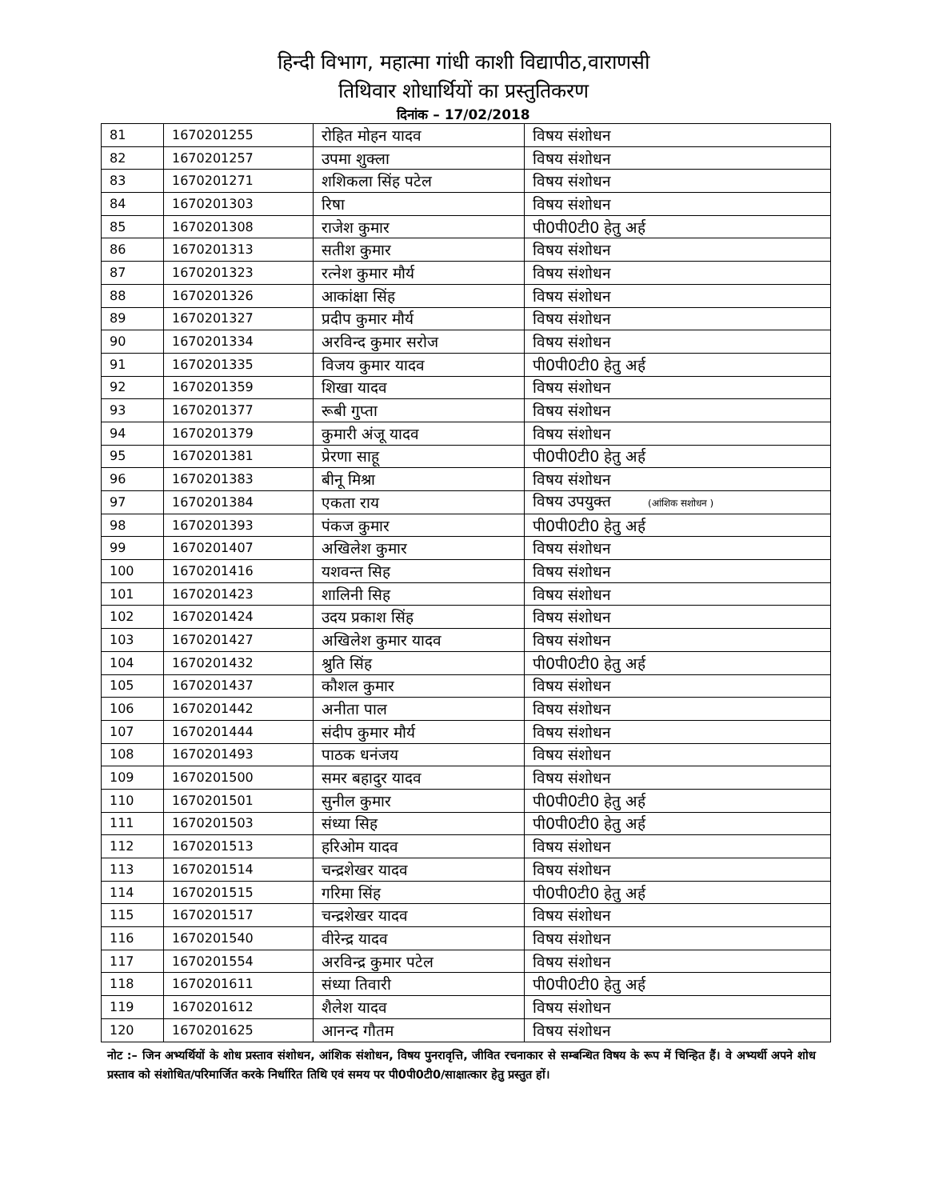हिन्दी विभाग, महात्मा गांधी काशी विद्यापीठ,वाराणसी
तिथिवार शोधार्थियों का प्रस्तुतिकरण
दिनांक – 17/02/2018
| 81 | 1670201255 | रोहित मोहन यादव | विषय संशोधन |
| 82 | 1670201257 | उपमा शुक्ला | विषय संशोधन |
| 83 | 1670201271 | शशिकला सिंह पटेल | विषय संशोधन |
| 84 | 1670201303 | रिषा | विषय संशोधन |
| 85 | 1670201308 | राजेश कुमार | पी0पी0टी0 हेतु अर्ह |
| 86 | 1670201313 | सतीश कुमार | विषय संशोधन |
| 87 | 1670201323 | रत्नेश कुमार मौर्य | विषय संशोधन |
| 88 | 1670201326 | आकांक्षा सिंह | विषय संशोधन |
| 89 | 1670201327 | प्रदीप कुमार मौर्य | विषय संशोधन |
| 90 | 1670201334 | अरविन्द कुमार सरोज | विषय संशोधन |
| 91 | 1670201335 | विजय कुमार यादव | पी0पी0टी0 हेतु अर्ह |
| 92 | 1670201359 | शिखा यादव | विषय संशोधन |
| 93 | 1670201377 | रूबी गुप्ता | विषय संशोधन |
| 94 | 1670201379 | कुमारी अंजू यादव | विषय संशोधन |
| 95 | 1670201381 | प्रेरणा साहू | पी0पी0टी0 हेतु अर्ह |
| 96 | 1670201383 | बीनू मिश्रा | विषय संशोधन |
| 97 | 1670201384 | एकता राय | विषय उपयुक्त (आंशिक सशोधन ) |
| 98 | 1670201393 | पंकज कुमार | पी0पी0टी0 हेतु अर्ह |
| 99 | 1670201407 | अखिलेश कुमार | विषय संशोधन |
| 100 | 1670201416 | यशवन्त सिह | विषय संशोधन |
| 101 | 1670201423 | शालिनी सिह | विषय संशोधन |
| 102 | 1670201424 | उदय प्रकाश सिंह | विषय संशोधन |
| 103 | 1670201427 | अखिलेश कुमार यादव | विषय संशोधन |
| 104 | 1670201432 | श्रुति सिंह | पी0पी0टी0 हेतु अर्ह |
| 105 | 1670201437 | कौशल कुमार | विषय संशोधन |
| 106 | 1670201442 | अनीता पाल | विषय संशोधन |
| 107 | 1670201444 | संदीप कुमार मौर्य | विषय संशोधन |
| 108 | 1670201493 | पाठक धनंजय | विषय संशोधन |
| 109 | 1670201500 | समर बहादुर यादव | विषय संशोधन |
| 110 | 1670201501 | सुनील कुमार | पी0पी0टी0 हेतु अर्ह |
| 111 | 1670201503 | संध्या सिह | पी0पी0टी0 हेतु अर्ह |
| 112 | 1670201513 | हरिओम यादव | विषय संशोधन |
| 113 | 1670201514 | चन्द्रशेखर यादव | विषय संशोधन |
| 114 | 1670201515 | गरिमा सिंह | पी0पी0टी0 हेतु अर्ह |
| 115 | 1670201517 | चन्द्रशेखर यादव | विषय संशोधन |
| 116 | 1670201540 | वीरेन्द्र यादव | विषय संशोधन |
| 117 | 1670201554 | अरविन्द्र कुमार पटेल | विषय संशोधन |
| 118 | 1670201611 | संध्या तिवारी | पी0पी0टी0 हेतु अर्ह |
| 119 | 1670201612 | शैलेश यादव | विषय संशोधन |
| 120 | 1670201625 | आनन्द गौतम | विषय संशोधन |
नोट :– जिन अभ्यर्थियों के शोध प्रस्ताव संशोधन, आंशिक संशोधन, विषय पुनरावृत्ति, जीवित रचनाकार से सम्बन्धित विषय के रूप में चिन्हित हैं। वे अभ्यर्थी अपने शोध प्रस्ताव को संशोधित/परिमार्जित करके निर्धारित तिथि एवं समय पर पी0पी0टी0/साक्षात्कार हेतु प्रस्तुत हों।